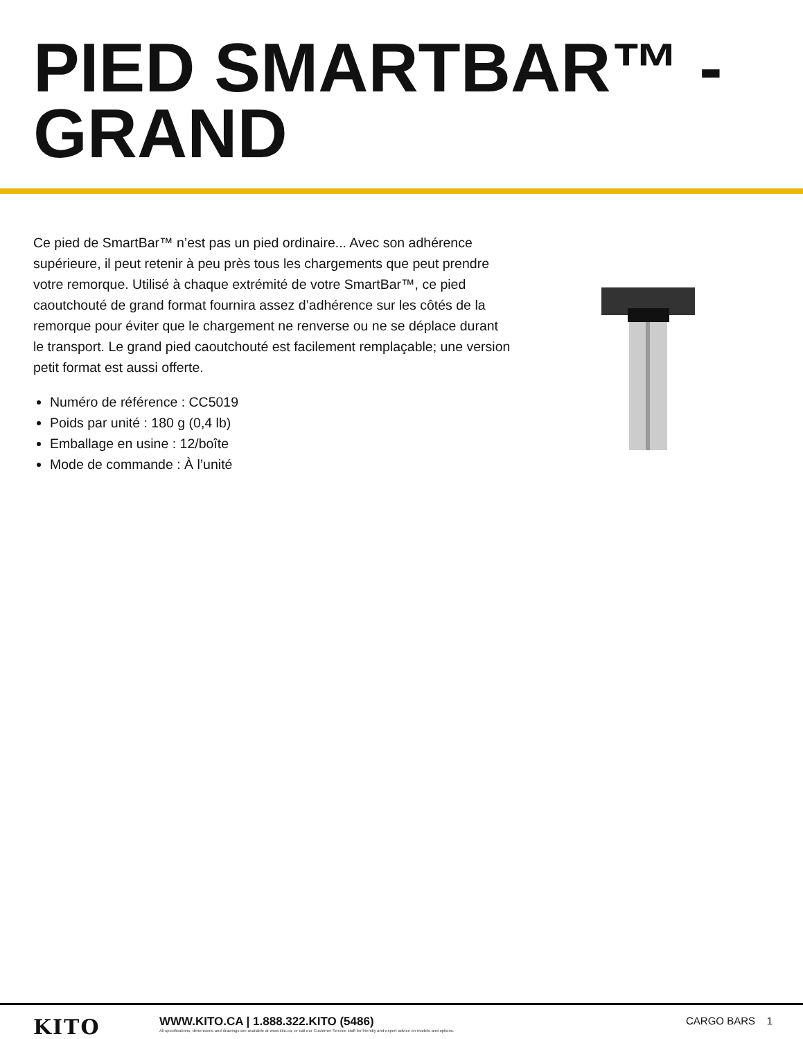PIED SMARTBAR™ - GRAND
Ce pied de SmartBar™ n’est pas un pied ordinaire... Avec son adhérence supérieure, il peut retenir à peu près tous les chargements que peut prendre votre remorque. Utilisé à chaque extrémité de votre SmartBar™, ce pied caoutchouté de grand format fournira assez d’adhérence sur les côtés de la remorque pour éviter que le chargement ne renverse ou ne se déplace durant le transport. Le grand pied caoutchouté est facilement remplaçable; une version petit format est aussi offerte.
Numéro de référence : CC5019
Poids par unité : 180 g (0,4 lb)
Emballage en usine : 12/boîte
Mode de commande : À l’unité
KITO
WWW.KITO.CA | 1.888.322.KITO (5486)
All specifications, dimensions and drawings are available at www.kito.ca, or call our Customer Service staff for friendly and expert advice on models and options.
CARGO BARS 1